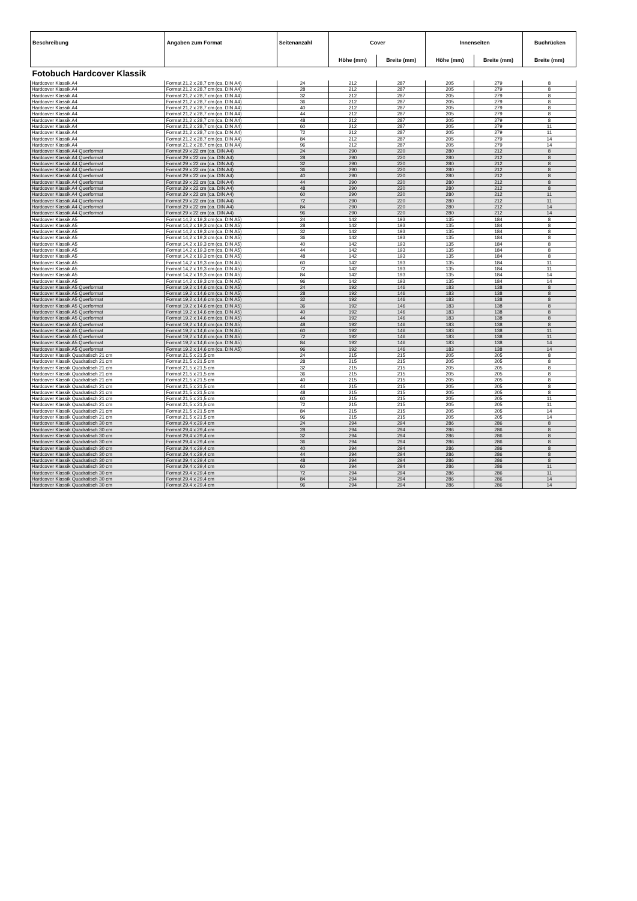| Beschreibung | Angaben zum Format | Seitenanzahl | Cover | | Innenseiten | | Buchrücken |
| --- | --- | --- | --- | --- | --- | --- | --- |
| | | | Höhe (mm) | Breite (mm) | Höhe (mm) | Breite (mm) | Breite (mm) |
| Fotobuch Hardcover Klassik | | | | | | | |
| Hardcover Klassik A4 | Format 21,2 x 28,7 cm (ca. DIN A4) | 24 | 212 | 287 | 205 | 279 | 8 |
| Hardcover Klassik A4 | Format 21,2 x 28,7 cm (ca. DIN A4) | 28 | 212 | 287 | 205 | 279 | 8 |
| Hardcover Klassik A4 | Format 21,2 x 28,7 cm (ca. DIN A4) | 32 | 212 | 287 | 205 | 279 | 8 |
| Hardcover Klassik A4 | Format 21,2 x 28,7 cm (ca. DIN A4) | 36 | 212 | 287 | 205 | 279 | 8 |
| Hardcover Klassik A4 | Format 21,2 x 28,7 cm (ca. DIN A4) | 40 | 212 | 287 | 205 | 279 | 8 |
| Hardcover Klassik A4 | Format 21,2 x 28,7 cm (ca. DIN A4) | 44 | 212 | 287 | 205 | 279 | 8 |
| Hardcover Klassik A4 | Format 21,2 x 28,7 cm (ca. DIN A4) | 48 | 212 | 287 | 205 | 279 | 8 |
| Hardcover Klassik A4 | Format 21,2 x 28,7 cm (ca. DIN A4) | 60 | 212 | 287 | 205 | 279 | 11 |
| Hardcover Klassik A4 | Format 21,2 x 28,7 cm (ca. DIN A4) | 72 | 212 | 287 | 205 | 279 | 11 |
| Hardcover Klassik A4 | Format 21,2 x 28,7 cm (ca. DIN A4) | 84 | 212 | 287 | 205 | 279 | 14 |
| Hardcover Klassik A4 | Format 21,2 x 28,7 cm (ca. DIN A4) | 96 | 212 | 287 | 205 | 279 | 14 |
| Hardcover Klassik A4 Querformat | Format 29 x 22 cm (ca. DIN A4) | 24 | 290 | 220 | 280 | 212 | 8 |
| Hardcover Klassik A4 Querformat | Format 29 x 22 cm (ca. DIN A4) | 28 | 290 | 220 | 280 | 212 | 8 |
| Hardcover Klassik A4 Querformat | Format 29 x 22 cm (ca. DIN A4) | 32 | 290 | 220 | 280 | 212 | 8 |
| Hardcover Klassik A4 Querformat | Format 29 x 22 cm (ca. DIN A4) | 36 | 290 | 220 | 280 | 212 | 8 |
| Hardcover Klassik A4 Querformat | Format 29 x 22 cm (ca. DIN A4) | 40 | 290 | 220 | 280 | 212 | 8 |
| Hardcover Klassik A4 Querformat | Format 29 x 22 cm (ca. DIN A4) | 44 | 290 | 220 | 280 | 212 | 8 |
| Hardcover Klassik A4 Querformat | Format 29 x 22 cm (ca. DIN A4) | 48 | 290 | 220 | 280 | 212 | 8 |
| Hardcover Klassik A4 Querformat | Format 29 x 22 cm (ca. DIN A4) | 60 | 290 | 220 | 280 | 212 | 11 |
| Hardcover Klassik A4 Querformat | Format 29 x 22 cm (ca. DIN A4) | 72 | 290 | 220 | 280 | 212 | 11 |
| Hardcover Klassik A4 Querformat | Format 29 x 22 cm (ca. DIN A4) | 84 | 290 | 220 | 280 | 212 | 14 |
| Hardcover Klassik A4 Querformat | Format 29 x 22 cm (ca. DIN A4) | 96 | 290 | 220 | 280 | 212 | 14 |
| Hardcover Klassik A5 | Format 14,2 x 19,3 cm (ca. DIN A5) | 24 | 142 | 193 | 135 | 184 | 8 |
| Hardcover Klassik A5 | Format 14,2 x 19,3 cm (ca. DIN A5) | 28 | 142 | 193 | 135 | 184 | 8 |
| Hardcover Klassik A5 | Format 14,2 x 19,3 cm (ca. DIN A5) | 32 | 142 | 193 | 135 | 184 | 8 |
| Hardcover Klassik A5 | Format 14,2 x 19,3 cm (ca. DIN A5) | 36 | 142 | 193 | 135 | 184 | 8 |
| Hardcover Klassik A5 | Format 14,2 x 19,3 cm (ca. DIN A5) | 40 | 142 | 193 | 135 | 184 | 8 |
| Hardcover Klassik A5 | Format 14,2 x 19,3 cm (ca. DIN A5) | 44 | 142 | 193 | 135 | 184 | 8 |
| Hardcover Klassik A5 | Format 14,2 x 19,3 cm (ca. DIN A5) | 48 | 142 | 193 | 135 | 184 | 8 |
| Hardcover Klassik A5 | Format 14,2 x 19,3 cm (ca. DIN A5) | 60 | 142 | 193 | 135 | 184 | 11 |
| Hardcover Klassik A5 | Format 14,2 x 19,3 cm (ca. DIN A5) | 72 | 142 | 193 | 135 | 184 | 11 |
| Hardcover Klassik A5 | Format 14,2 x 19,3 cm (ca. DIN A5) | 84 | 142 | 193 | 135 | 184 | 14 |
| Hardcover Klassik A5 | Format 14,2 x 19,3 cm (ca. DIN A5) | 96 | 142 | 193 | 135 | 184 | 14 |
| Hardcover Klassik A5 Querformat | Format 19,2 x 14,6 cm (ca. DIN A5) | 24 | 192 | 146 | 183 | 138 | 8 |
| Hardcover Klassik A5 Querformat | Format 19,2 x 14,6 cm (ca. DIN A5) | 28 | 192 | 146 | 183 | 138 | 8 |
| Hardcover Klassik A5 Querformat | Format 19,2 x 14,6 cm (ca. DIN A5) | 32 | 192 | 146 | 183 | 138 | 8 |
| Hardcover Klassik A5 Querformat | Format 19,2 x 14,6 cm (ca. DIN A5) | 36 | 192 | 146 | 183 | 138 | 8 |
| Hardcover Klassik A5 Querformat | Format 19,2 x 14,6 cm (ca. DIN A5) | 40 | 192 | 146 | 183 | 138 | 8 |
| Hardcover Klassik A5 Querformat | Format 19,2 x 14,6 cm (ca. DIN A5) | 44 | 192 | 146 | 183 | 138 | 8 |
| Hardcover Klassik A5 Querformat | Format 19,2 x 14,6 cm (ca. DIN A5) | 48 | 192 | 146 | 183 | 138 | 8 |
| Hardcover Klassik A5 Querformat | Format 19,2 x 14,6 cm (ca. DIN A5) | 60 | 192 | 146 | 183 | 138 | 11 |
| Hardcover Klassik A5 Querformat | Format 19,2 x 14,6 cm (ca. DIN A5) | 72 | 192 | 146 | 183 | 138 | 11 |
| Hardcover Klassik A5 Querformat | Format 19,2 x 14,6 cm (ca. DIN A5) | 84 | 192 | 146 | 183 | 138 | 14 |
| Hardcover Klassik A5 Querformat | Format 19,2 x 14,6 cm (ca. DIN A5) | 96 | 192 | 146 | 183 | 138 | 14 |
| Hardcover Klassik Quadratisch 21 cm | Format 21,5 x 21,5 cm | 24 | 215 | 215 | 205 | 205 | 8 |
| Hardcover Klassik Quadratisch 21 cm | Format 21,5 x 21,5 cm | 28 | 215 | 215 | 205 | 205 | 8 |
| Hardcover Klassik Quadratisch 21 cm | Format 21,5 x 21,5 cm | 32 | 215 | 215 | 205 | 205 | 8 |
| Hardcover Klassik Quadratisch 21 cm | Format 21,5 x 21,5 cm | 36 | 215 | 215 | 205 | 205 | 8 |
| Hardcover Klassik Quadratisch 21 cm | Format 21,5 x 21,5 cm | 40 | 215 | 215 | 205 | 205 | 8 |
| Hardcover Klassik Quadratisch 21 cm | Format 21,5 x 21,5 cm | 44 | 215 | 215 | 205 | 205 | 8 |
| Hardcover Klassik Quadratisch 21 cm | Format 21,5 x 21,5 cm | 48 | 215 | 215 | 205 | 205 | 8 |
| Hardcover Klassik Quadratisch 21 cm | Format 21,5 x 21,5 cm | 60 | 215 | 215 | 205 | 205 | 11 |
| Hardcover Klassik Quadratisch 21 cm | Format 21,5 x 21,5 cm | 72 | 215 | 215 | 205 | 205 | 11 |
| Hardcover Klassik Quadratisch 21 cm | Format 21,5 x 21,5 cm | 84 | 215 | 215 | 205 | 205 | 14 |
| Hardcover Klassik Quadratisch 21 cm | Format 21,5 x 21,5 cm | 96 | 215 | 215 | 205 | 205 | 14 |
| Hardcover Klassik Quadratisch 30 cm | Format 29,4 x 29,4 cm | 24 | 294 | 294 | 286 | 286 | 8 |
| Hardcover Klassik Quadratisch 30 cm | Format 29,4 x 29,4 cm | 28 | 294 | 294 | 286 | 286 | 8 |
| Hardcover Klassik Quadratisch 30 cm | Format 29,4 x 29,4 cm | 32 | 294 | 294 | 286 | 286 | 8 |
| Hardcover Klassik Quadratisch 30 cm | Format 29,4 x 29,4 cm | 36 | 294 | 294 | 286 | 286 | 8 |
| Hardcover Klassik Quadratisch 30 cm | Format 29,4 x 29,4 cm | 40 | 294 | 294 | 286 | 286 | 8 |
| Hardcover Klassik Quadratisch 30 cm | Format 29,4 x 29,4 cm | 44 | 294 | 294 | 286 | 286 | 8 |
| Hardcover Klassik Quadratisch 30 cm | Format 29,4 x 29,4 cm | 48 | 294 | 294 | 286 | 286 | 8 |
| Hardcover Klassik Quadratisch 30 cm | Format 29,4 x 29,4 cm | 60 | 294 | 294 | 286 | 286 | 11 |
| Hardcover Klassik Quadratisch 30 cm | Format 29,4 x 29,4 cm | 72 | 294 | 294 | 286 | 286 | 11 |
| Hardcover Klassik Quadratisch 30 cm | Format 29,4 x 29,4 cm | 84 | 294 | 294 | 286 | 286 | 14 |
| Hardcover Klassik Quadratisch 30 cm | Format 29,4 x 29,4 cm | 96 | 294 | 294 | 286 | 286 | 14 |